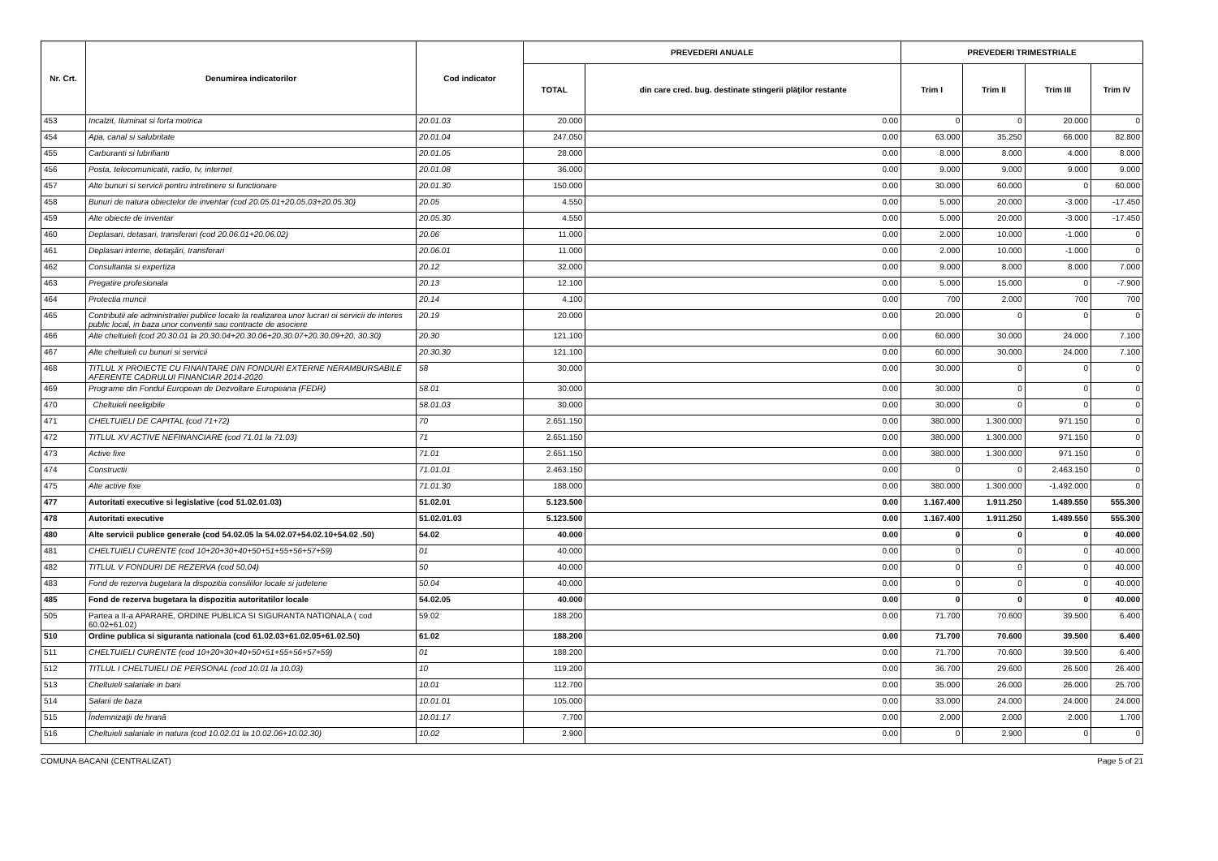| Nr. Crt. | Denumirea indicatorilor | Cod indicator | PREVEDERI ANUALE | | PREVEDERI TRIMESTRIALE | | | |
| --- | --- | --- | --- | --- | --- | --- | --- | --- |
| | | | TOTAL | din care cred. bug. destinate stingerii plăţilor restante | Trim I | Trim II | Trim III | Trim IV |
| 453 | Incalzit, Iluminat si forta motrica | 20.01.03 | 20.000 | 0.00 | 0 | 0 | 20.000 | 0 |
| 454 | Apa, canal si salubritate | 20.01.04 | 247.050 | 0.00 | 63.000 | 35.250 | 66.000 | 82.800 |
| 455 | Carburanti si lubrifianti | 20.01.05 | 28.000 | 0.00 | 8.000 | 8.000 | 4.000 | 8.000 |
| 456 | Posta, telecomunicatii, radio, tv, internet | 20.01.08 | 36.000 | 0.00 | 9.000 | 9.000 | 9.000 | 9.000 |
| 457 | Alte bunuri si servicii pentru intretinere si functionare | 20.01.30 | 150.000 | 0.00 | 30.000 | 60.000 | 0 | 60.000 |
| 458 | Bunuri de natura obiectelor de inventar (cod 20.05.01+20.05.03+20.05.30) | 20.05 | 4.550 | 0.00 | 5.000 | 20.000 | -3.000 | -17.450 |
| 459 | Alte obiecte de inventar | 20.05.30 | 4.550 | 0.00 | 5.000 | 20.000 | -3.000 | -17.450 |
| 460 | Deplasari, detasari, transferari (cod 20.06.01+20.06.02) | 20.06 | 11.000 | 0.00 | 2.000 | 10.000 | -1.000 | 0 |
| 461 | Deplasari interne, detaşări, transferari | 20.06.01 | 11.000 | 0.00 | 2.000 | 10.000 | -1.000 | 0 |
| 462 | Consultanta si expertiza | 20.12 | 32.000 | 0.00 | 9.000 | 8.000 | 8.000 | 7.000 |
| 463 | Pregatire profesionala | 20.13 | 12.100 | 0.00 | 5.000 | 15.000 | 0 | -7.900 |
| 464 | Protectia muncii | 20.14 | 4.100 | 0.00 | 700 | 2.000 | 700 | 700 |
| 465 | Contributii ale administratiei publice locale la realizarea unor lucrari oi servicii de interes public local, in baza unor conventii sau contracte de asociere | 20.19 | 20.000 | 0.00 | 20.000 | 0 | 0 | 0 |
| 466 | Alte cheltuieli (cod 20.30.01 la 20.30.04+20.30.06+20.30.07+20.30.09+20. 30.30) | 20.30 | 121.100 | 0.00 | 60.000 | 30.000 | 24.000 | 7.100 |
| 467 | Alte cheltuieli cu bunuri si servicii | 20.30.30 | 121.100 | 0.00 | 60.000 | 30.000 | 24.000 | 7.100 |
| 468 | TITLUL X PROIECTE CU FINANTARE DIN FONDURI EXTERNE NERAMBURSABILE AFERENTE CADRULUI FINANCIAR 2014-2020 | 58 | 30.000 | 0.00 | 30.000 | 0 | 0 | 0 |
| 469 | Programe din Fondul European de Dezvoltare Europeana (FEDR) | 58.01 | 30.000 | 0.00 | 30.000 | 0 | 0 | 0 |
| 470 | Cheltuieli neeligibile | 58.01.03 | 30.000 | 0.00 | 30.000 | 0 | 0 | 0 |
| 471 | CHELTUIELI DE CAPITAL (cod 71+72) | 70 | 2.651.150 | 0.00 | 380.000 | 1.300.000 | 971.150 | 0 |
| 472 | TITLUL XV ACTIVE NEFINANCIARE (cod 71.01 la 71.03) | 71 | 2.651.150 | 0.00 | 380.000 | 1.300.000 | 971.150 | 0 |
| 473 | Active fixe | 71.01 | 2.651.150 | 0.00 | 380.000 | 1.300.000 | 971.150 | 0 |
| 474 | Constructii | 71.01.01 | 2.463.150 | 0.00 | 0 | 0 | 2.463.150 | 0 |
| 475 | Alte active fixe | 71.01.30 | 188.000 | 0.00 | 380.000 | 1.300.000 | -1.492.000 | 0 |
| 477 | Autoritati executive si legislative (cod 51.02.01.03) | 51.02.01 | 5.123.500 | 0.00 | 1.167.400 | 1.911.250 | 1.489.550 | 555.300 |
| 478 | Autoritati executive | 51.02.01.03 | 5.123.500 | 0.00 | 1.167.400 | 1.911.250 | 1.489.550 | 555.300 |
| 480 | Alte servicii publice generale (cod 54.02.05 la 54.02.07+54.02.10+54.02 .50) | 54.02 | 40.000 | 0.00 | 0 | 0 | 0 | 40.000 |
| 481 | CHELTUIELI CURENTE (cod 10+20+30+40+50+51+55+56+57+59) | 01 | 40.000 | 0.00 | 0 | 0 | 0 | 40.000 |
| 482 | TITLUL V FONDURI DE REZERVA (cod 50.04) | 50 | 40.000 | 0.00 | 0 | 0 | 0 | 40.000 |
| 483 | Fond de rezerva bugetara la dispozitia consiliilor locale si judetene | 50.04 | 40.000 | 0.00 | 0 | 0 | 0 | 40.000 |
| 485 | Fond de rezerva bugetara la dispozitia autoritatilor locale | 54.02.05 | 40.000 | 0.00 | 0 | 0 | 0 | 40.000 |
| 505 | Partea a II-a APARARE, ORDINE PUBLICA SI SIGURANTA NATIONALA ( cod 60.02+61.02) | 59.02 | 188.200 | 0.00 | 71.700 | 70.600 | 39.500 | 6.400 |
| 510 | Ordine publica si siguranta nationala (cod 61.02.03+61.02.05+61.02.50) | 61.02 | 188.200 | 0.00 | 71.700 | 70.600 | 39.500 | 6.400 |
| 511 | CHELTUIELI CURENTE (cod 10+20+30+40+50+51+55+56+57+59) | 01 | 188.200 | 0.00 | 71.700 | 70.600 | 39.500 | 6.400 |
| 512 | TITLUL I CHELTUIELI DE PERSONAL (cod 10.01 la 10.03) | 10 | 119.200 | 0.00 | 36.700 | 29.600 | 26.500 | 26.400 |
| 513 | Cheltuieli salariale in bani | 10.01 | 112.700 | 0.00 | 35.000 | 26.000 | 26.000 | 25.700 |
| 514 | Salarii de baza | 10.01.01 | 105.000 | 0.00 | 33.000 | 24.000 | 24.000 | 24.000 |
| 515 | Îndemnizaţii de hrană | 10.01.17 | 7.700 | 0.00 | 2.000 | 2.000 | 2.000 | 1.700 |
| 516 | Cheltuieli salariale in natura (cod 10.02.01 la 10.02.06+10.02.30) | 10.02 | 2.900 | 0.00 | 0 | 2.900 | 0 | 0 |
COMUNA BACANI (CENTRALIZAT) Page 5 of 21